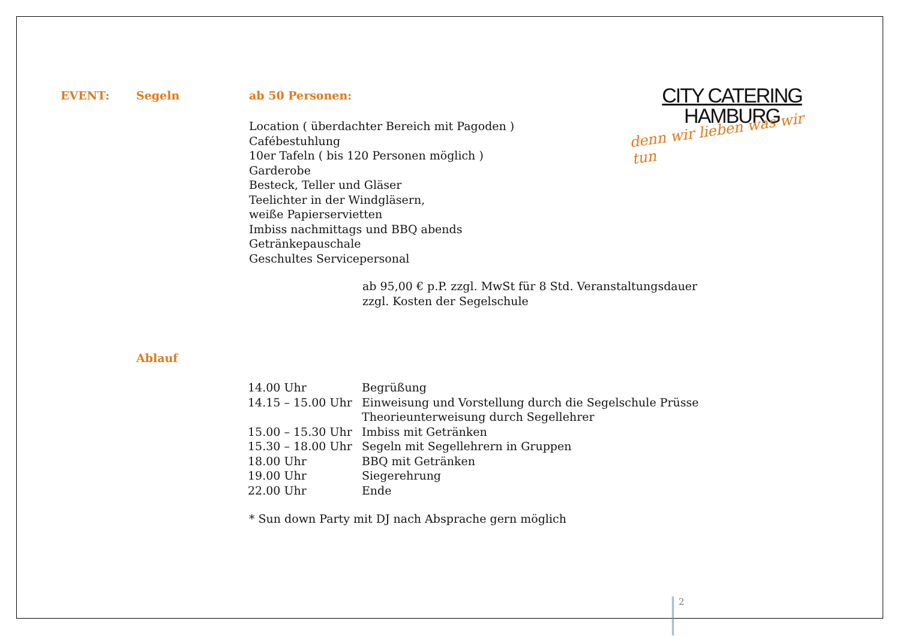EVENT: Segeln ab 50 Personen:
CITY CATERING
HAMBURG
denn wir lieben was wir tun
Location ( überdachter Bereich mit Pagoden )
Cafébestuhlung
10er Tafeln ( bis 120 Personen möglich )
Garderobe
Besteck, Teller und Gläser
Teelichter in der Windgläsern,
weiße Papierservietten
Imbiss nachmittags und BBQ abends
Getränkepauschale
Geschultes Servicepersonal
ab 95,00 € p.P. zzgl. MwSt für 8 Std. Veranstaltungsdauer
zzgl. Kosten der Segelschule
Ablauf
| 14.00 Uhr | Begrüßung |
| 14.15 – 15.00 Uhr | Einweisung und Vorstellung durch die Segelschule Prüsse Theorieunterweisung durch Segellehrer |
| 15.00 – 15.30 Uhr | Imbiss mit Getränken |
| 15.30 – 18.00 Uhr | Segeln mit Segellehrern in Gruppen |
| 18.00 Uhr | BBQ mit Getränken |
| 19.00 Uhr | Siegerehrung |
| 22.00 Uhr | Ende |
* Sun down Party mit DJ nach Absprache gern möglich
2